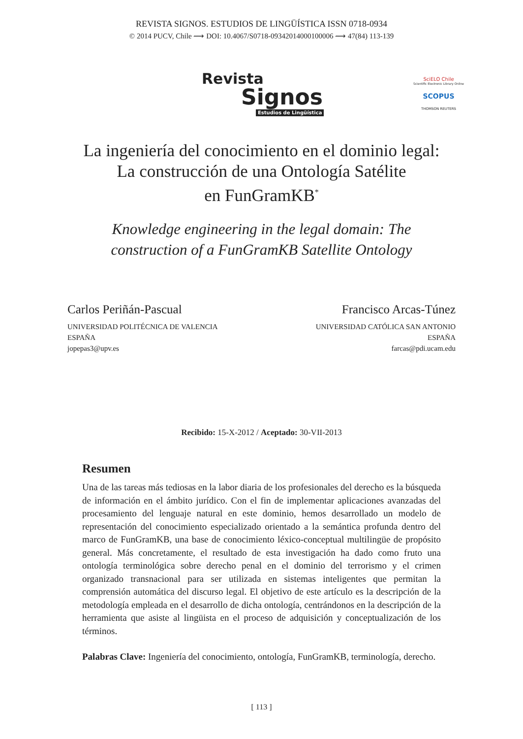REVISTA SIGNOS. ESTUDIOS DE LINGÜÍSTICA ISSN 0718-0934
© 2014 PUCV, Chile ⟿ DOI: 10.4067/S0718-09342014000100006 ⟿ 47(84) 113-139
Revista
Signos
Estudios de Lingüística
SciELO Chile
Scientific Electronic Library Online
SCOPUS
THOMSON REUTERS
La ingeniería del conocimiento en el dominio legal:
La construcción de una Ontología Satélite
en FunGramKB<sup>*</sup>
Knowledge engineering in the legal domain: The construction of a FunGramKB Satellite Ontology
Carlos Periñán-Pascual
UNIVERSIDAD POLITÉCNICA DE VALENCIA
ESPAÑA
jopepas3@upv.es
Francisco Arcas-Túnez
UNIVERSIDAD CATÓLICA SAN ANTONIO
ESPAÑA
farcas@pdi.ucam.edu
Recibido: 15-X-2012 / Aceptado: 30-VII-2013
Resumen
Una de las tareas más tediosas en la labor diaria de los profesionales del derecho es la búsqueda de información en el ámbito jurídico. Con el fin de implementar aplicaciones avanzadas del procesamiento del lenguaje natural en este dominio, hemos desarrollado un modelo de representación del conocimiento especializado orientado a la semántica profunda dentro del marco de FunGramKB, una base de conocimiento léxico-conceptual multilingüe de propósito general. Más concretamente, el resultado de esta investigación ha dado como fruto una ontología terminológica sobre derecho penal en el dominio del terrorismo y el crimen organizado transnacional para ser utilizada en sistemas inteligentes que permitan la comprensión automática del discurso legal. El objetivo de este artículo es la descripción de la metodología empleada en el desarrollo de dicha ontología, centrándonos en la descripción de la herramienta que asiste al lingüista en el proceso de adquisición y conceptualización de los términos.
Palabras Clave: Ingeniería del conocimiento, ontología, FunGramKB, terminología, derecho.
[ 113 ]